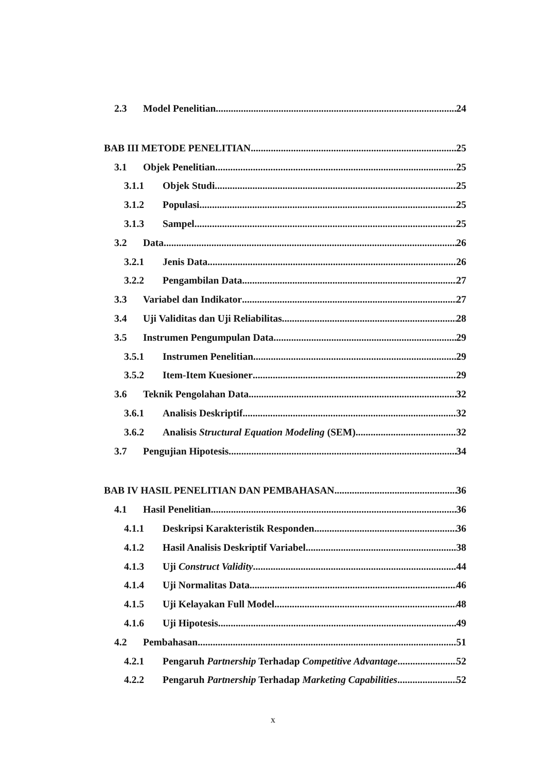2.3 Model Penelitian 24
BAB III METODE PENELITIAN 25
3.1 Objek Penelitian 25
3.1.1 Objek Studi 25
3.1.2 Populasi 25
3.1.3 Sampel 25
3.2 Data 26
3.2.1 Jenis Data 26
3.2.2 Pengambilan Data 27
3.3 Variabel dan Indikator 27
3.4 Uji Validitas dan Uji Reliabilitas 28
3.5 Instrumen Pengumpulan Data 29
3.5.1 Instrumen Penelitian 29
3.5.2 Item-Item Kuesioner 29
3.6 Teknik Pengolahan Data 32
3.6.1 Analisis Deskriptif 32
3.6.2 Analisis Structural Equation Modeling (SEM) 32
3.7 Pengujian Hipotesis 34
BAB IV HASIL PENELITIAN DAN PEMBAHASAN 36
4.1 Hasil Penelitian 36
4.1.1 Deskripsi Karakteristik Responden 36
4.1.2 Hasil Analisis Deskriptif Variabel 38
4.1.3 Uji Construct Validity 44
4.1.4 Uji Normalitas Data 46
4.1.5 Uji Kelayakan Full Model 48
4.1.6 Uji Hipotesis 49
4.2 Pembahasan 51
4.2.1 Pengaruh Partnership Terhadap Competitive Advantage 52
4.2.2 Pengaruh Partnership Terhadap Marketing Capabilities 52
x